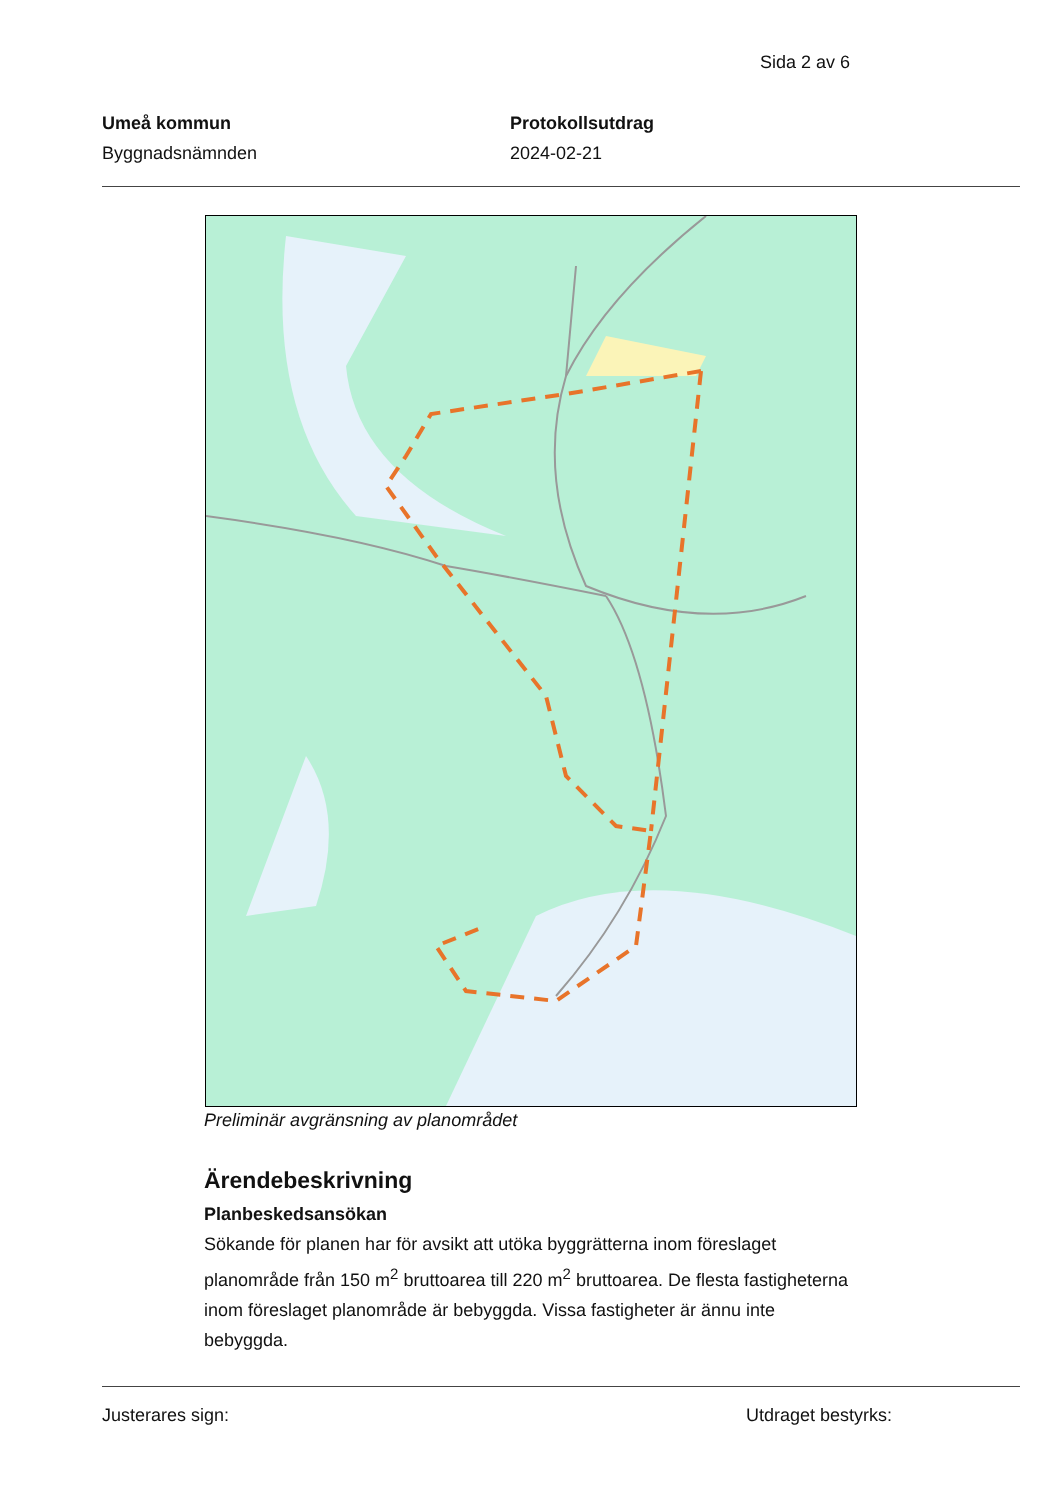Sida 2 av 6
Umeå kommun
Byggnadsnämnden
Protokollsutdrag
2024-02-21
Preliminär avgränsning av planområdet
Ärendebeskrivning
Planbeskedsansökan
Sökande för planen har för avsikt att utöka byggrätterna inom föreslaget planområde från 150 m<sup>2</sup> bruttoarea till 220 m<sup>2</sup> bruttoarea. De flesta fastigheterna inom föreslaget planområde är bebyggda. Vissa fastigheter är ännu inte bebyggda.
Justerares sign: Utdraget bestyrks: